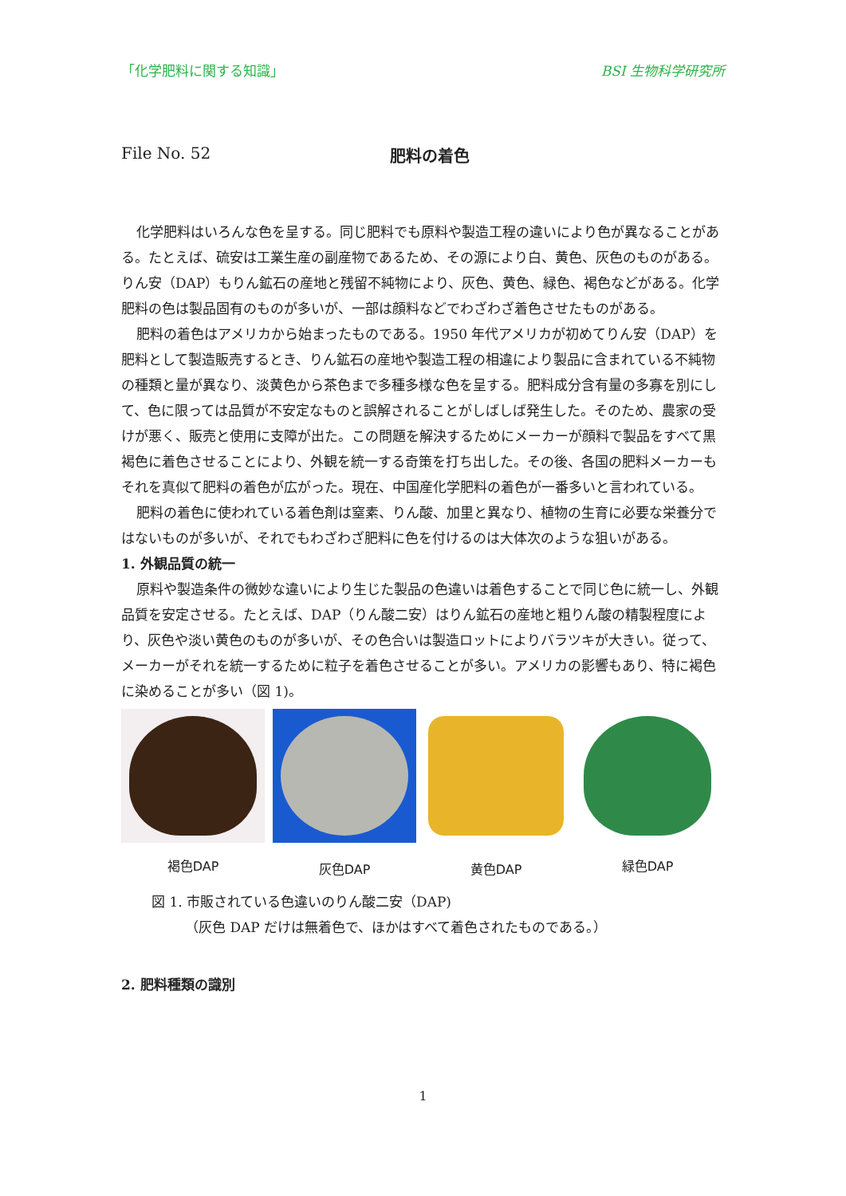「化学肥料に関する知識」 BSI 生物科学研究所
File No. 52 肥料の着色
化学肥料はいろんな色を呈する。同じ肥料でも原料や製造工程の違いにより色が異なることがある。たとえば、硫安は工業生産の副産物であるため、その源により白、黄色、灰色のものがある。りん安（DAP）もりん鉱石の産地と残留不純物により、灰色、黄色、緑色、褐色などがある。化学肥料の色は製品固有のものが多いが、一部は顔料などでわざわざ着色させたものがある。
肥料の着色はアメリカから始まったものである。1950 年代アメリカが初めてりん安（DAP）を肥料として製造販売するとき、りん鉱石の産地や製造工程の相違により製品に含まれている不純物の種類と量が異なり、淡黄色から茶色まで多種多様な色を呈する。肥料成分含有量の多寡を別にして、色に限っては品質が不安定なものと誤解されることがしばしば発生した。そのため、農家の受けが悪く、販売と使用に支障が出た。この問題を解決するためにメーカーが顔料で製品をすべて黒褐色に着色させることにより、外観を統一する奇策を打ち出した。その後、各国の肥料メーカーもそれを真似て肥料の着色が広がった。現在、中国産化学肥料の着色が一番多いと言われている。
肥料の着色に使われている着色剤は窒素、りん酸、加里と異なり、植物の生育に必要な栄養分ではないものが多いが、それでもわざわざ肥料に色を付けるのは大体次のような狙いがある。
1. 外観品質の統一
原料や製造条件の微妙な違いにより生じた製品の色違いは着色することで同じ色に統一し、外観品質を安定させる。たとえば、DAP（りん酸二安）はりん鉱石の産地と粗りん酸の精製程度により、灰色や淡い黄色のものが多いが、その色合いは製造ロットによりバラツキが大きい。従って、メーカーがそれを統一するために粒子を着色させることが多い。アメリカの影響もあり、特に褐色に染めることが多い（図 1)。
褐色DAP
灰色DAP 黄色DAP
緑色DAP
図 1. 市販されている色違いのりん酸二安（DAP)
（灰色 DAP だけは無着色で、ほかはすべて着色されたものである。）
2. 肥料種類の識別
1